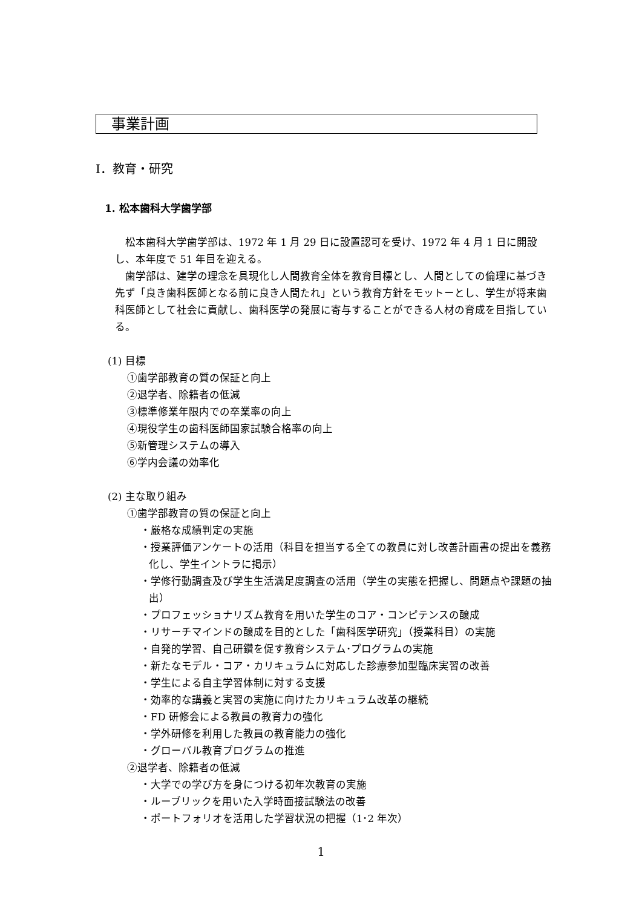事業計画
Ⅰ．教育・研究
1. 松本歯科大学歯学部
　松本歯科大学歯学部は、1972 年 1 月 29 日に設置認可を受け、1972 年 4 月 1 日に開設し、本年度で 51 年目を迎える。
　歯学部は、建学の理念を具現化し人間教育全体を教育目標とし、人間としての倫理に基づき先ず「良き歯科医師となる前に良き人間たれ」という教育方針をモットーとし、学生が将来歯科医師として社会に貢献し、歯科医学の発展に寄与することができる人材の育成を目指している。
(1) 目標
①歯学部教育の質の保証と向上
②退学者、除籍者の低減
③標準修業年限内での卒業率の向上
④現役学生の歯科医師国家試験合格率の向上
⑤新管理システムの導入
⑥学内会議の効率化
(2) 主な取り組み
①歯学部教育の質の保証と向上
・厳格な成績判定の実施
・授業評価アンケートの活用（科目を担当する全ての教員に対し改善計画書の提出を義務化し、学生イントラに掲示）
・学修行動調査及び学生生活満足度調査の活用（学生の実態を把握し、問題点や課題の抽出）
・プロフェッショナリズム教育を用いた学生のコア・コンピテンスの醸成
・リサーチマインドの醸成を目的とした「歯科医学研究」（授業科目）の実施
・自発的学習、自己研鑽を促す教育システム･プログラムの実施
・新たなモデル・コア・カリキュラムに対応した診療参加型臨床実習の改善
・学生による自主学習体制に対する支援
・効率的な講義と実習の実施に向けたカリキュラム改革の継続
・FD 研修会による教員の教育力の強化
・学外研修を利用した教員の教育能力の強化
・グローバル教育プログラムの推進
②退学者、除籍者の低減
・大学での学び方を身につける初年次教育の実施
・ルーブリックを用いた入学時面接試験法の改善
・ポートフォリオを活用した学習状況の把握（1･2 年次）
1